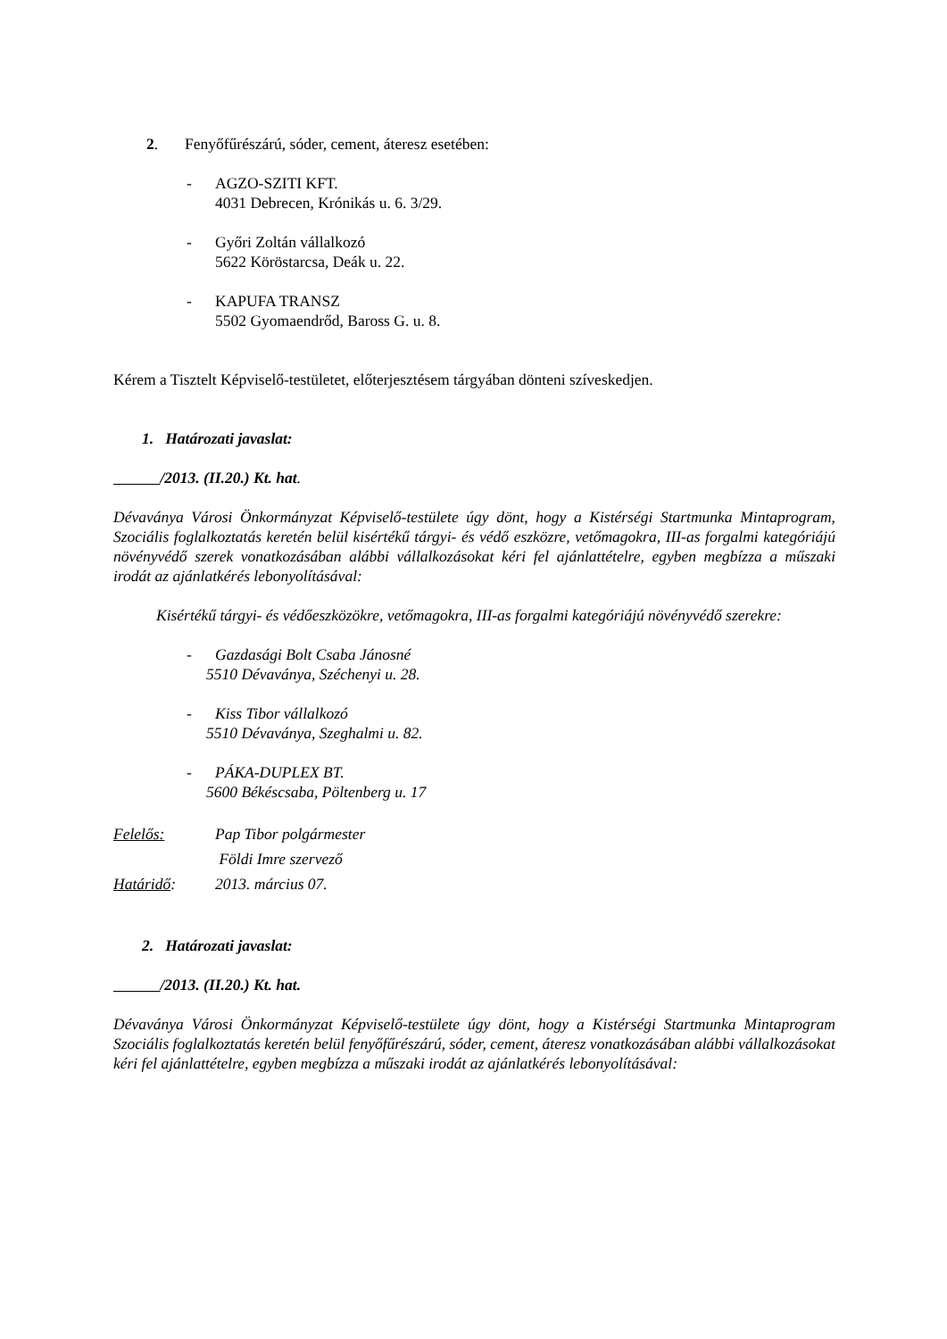2. Fenyőfűrészárú, sóder, cement, áteresz esetében:
- AGZO-SZITI KFT.
4031 Debrecen, Krónikás u. 6. 3/29.
- Győri Zoltán vállalkozó
5622 Köröstarcsa, Deák u. 22.
- KAPUFA TRANSZ
5502 Gyomaendrőd, Baross G. u. 8.
Kérem a Tisztelt Képviselő-testületet, előterjesztésem tárgyában dönteni szíveskedjen.
1. Határozati javaslat:
/2013. (II.20.) Kt. hat.
Dévaványa Városi Önkormányzat Képviselő-testülete úgy dönt, hogy a Kistérségi Startmunka Mintaprogram, Szociális foglalkoztatás keretén belül kisértékű tárgyi- és védő eszközre, vetőmagokra, III-as forgalmi kategóriájú növényvédő szerek vonatkozásában alábbi vállalkozásokat kéri fel ajánlattételre, egyben megbízza a műszaki irodát az ajánlatkérés lebonyolításával:
Kisértékű tárgyi- és védőeszközökre, vetőmagokra, III-as forgalmi kategóriájú növényvédő szerekre:
- Gazdasági Bolt Csaba Jánosné
5510 Dévaványa, Széchenyi u. 28.
- Kiss Tibor vállalkozó
5510 Dévaványa, Szeghalmi u. 82.
- PÁKA-DUPLEX BT.
5600 Békéscsaba, Pöltenberg u. 17
Felelős: Pap Tibor polgármester
Földi Imre szervező
Határidő: 2013. március 07.
2. Határozati javaslat:
/2013. (II.20.) Kt. hat.
Dévaványa Városi Önkormányzat Képviselő-testülete úgy dönt, hogy a Kistérségi Startmunka Mintaprogram Szociális foglalkoztatás keretén belül fenyőfűrészárú, sóder, cement, áteresz vonatkozásában alábbi vállalkozásokat kéri fel ajánlattételre, egyben megbízza a műszaki irodát az ajánlatkérés lebonyolításával: